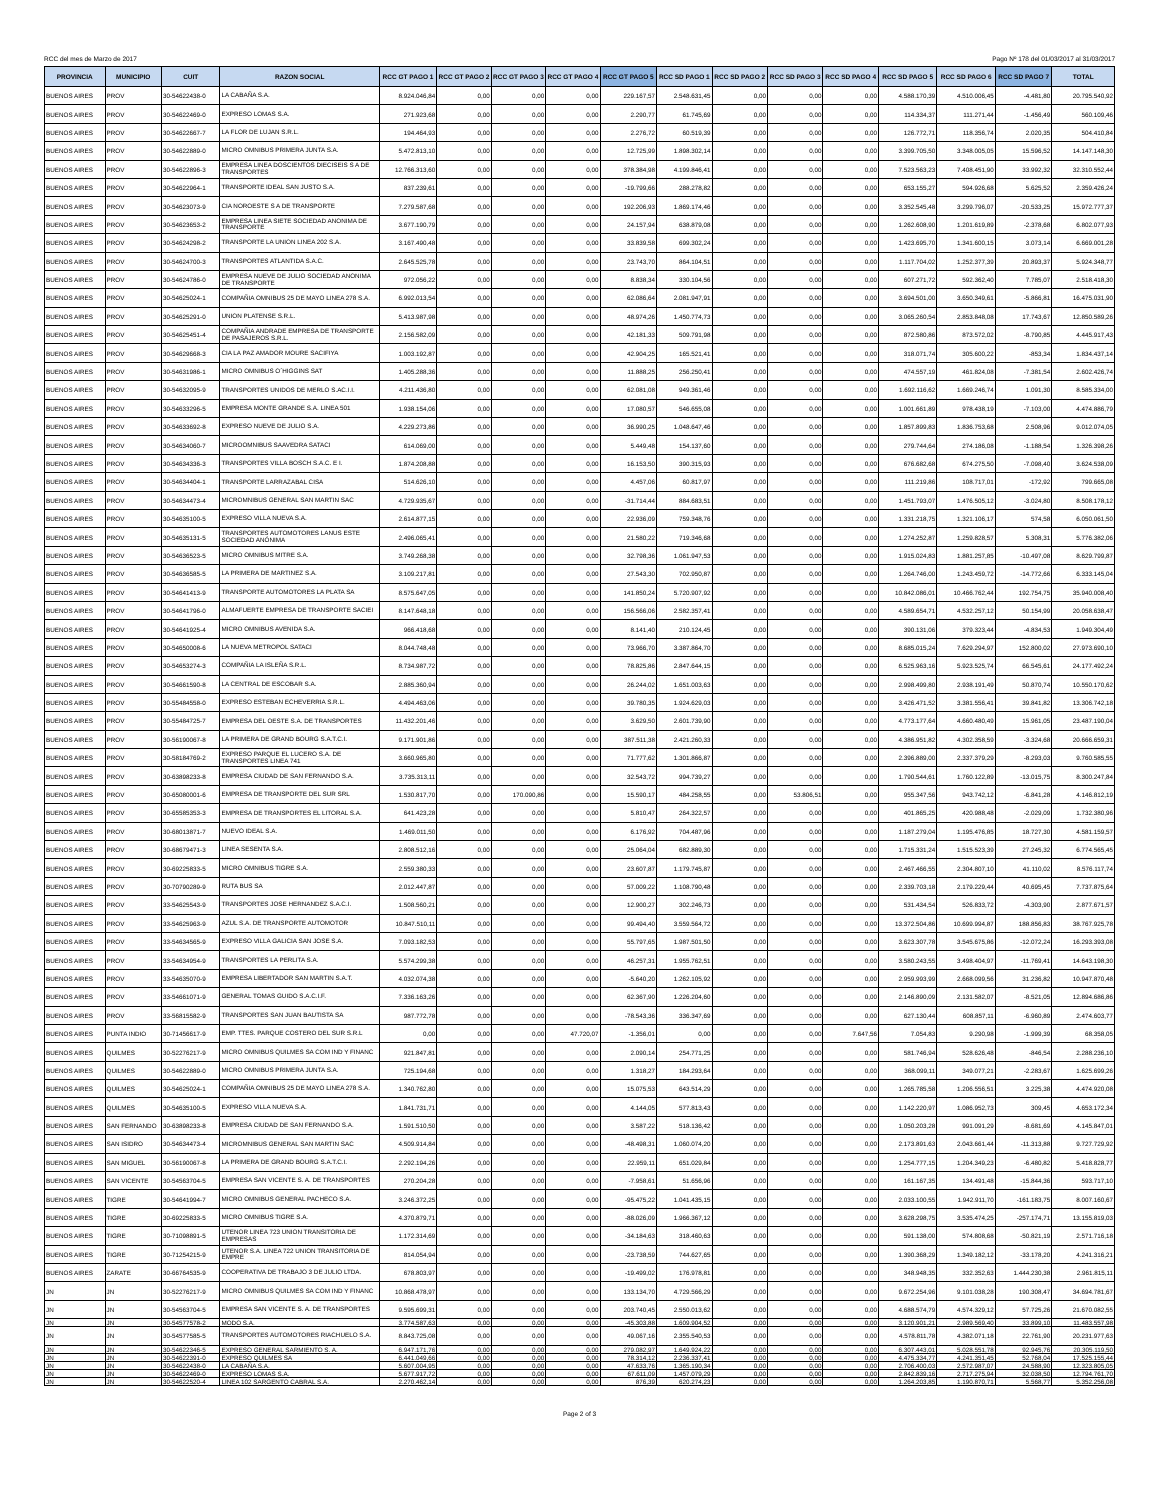RCC del mes de Marzo de 2017 Pago Nº 178 del 01/03/2017 al 31/03/2017
| PROVINCIA | MUNICIPIO | CUIT | RAZON SOCIAL | RCC GT PAGO 1 | RCC GT PAGO 2 | RCC GT PAGO 3 | RCC GT PAGO 4 | RCC GT PAGO 5 | RCC SD PAGO 1 | RCC SD PAGO 2 | RCC SD PAGO 3 | RCC SD PAGO 4 | RCC SD PAGO 5 | RCC SD PAGO 6 | RCC SD PAGO 7 | TOTAL |
| --- | --- | --- | --- | --- | --- | --- | --- | --- | --- | --- | --- | --- | --- | --- | --- | --- |
| BUENOS AIRES | PROV | 30-54622438-0 | LA CABAÑA S.A. | 8.924.046,84 | 0,00 | 0,00 | 0,00 | 229.167,57 | 2.548.631,45 | 0,00 | 0,00 | 0,00 | 4.588.170,39 | 4.510.006,45 | -4.481,80 | 20.795.540,92 |
| BUENOS AIRES | PROV | 30-54622469-0 | EXPRESO LOMAS S.A. | 271.923,68 | 0,00 | 0,00 | 0,00 | 2.290,77 | 61.745,69 | 0,00 | 0,00 | 0,00 | 114.334,37 | 111.271,44 | -1.456,49 | 560.109,46 |
| BUENOS AIRES | PROV | 30-54622667-7 | LA FLOR DE LUJAN S.R.L. | 194.464,93 | 0,00 | 0,00 | 0,00 | 2.276,72 | 60.519,39 | 0,00 | 0,00 | 0,00 | 126.772,71 | 118.356,74 | 2.020,35 | 504.410,84 |
| BUENOS AIRES | PROV | 30-54622889-0 | MICRO OMNIBUS PRIMERA JUNTA S.A. | 5.472.813,10 | 0,00 | 0,00 | 0,00 | 12.725,99 | 1.898.302,14 | 0,00 | 0,00 | 0,00 | 3.399.705,50 | 3.348.005,05 | 15.596,52 | 14.147.148,30 |
| BUENOS AIRES | PROV | 30-54622896-3 | EMPRESA LINEA DOSCIENTOS DIECISEIS S A DE TRANSPORTES | 12.766.313,60 | 0,00 | 0,00 | 0,00 | 378.384,98 | 4.199.846,41 | 0,00 | 0,00 | 0,00 | 7.523.563,23 | 7.408.451,90 | 33.992,32 | 32.310.552,44 |
| BUENOS AIRES | PROV | 30-54622964-1 | TRANSPORTE IDEAL SAN JUSTO S.A. | 837.239,61 | 0,00 | 0,00 | 0,00 | -19.799,66 | 288.278,82 | 0,00 | 0,00 | 0,00 | 653.155,27 | 594.926,68 | 5.625,52 | 2.359.426,24 |
| BUENOS AIRES | PROV | 30-54623073-9 | CIA NOROESTE S A DE TRANSPORTE | 7.279.587,68 | 0,00 | 0,00 | 0,00 | 192.206,93 | 1.869.174,46 | 0,00 | 0,00 | 0,00 | 3.352.545,48 | 3.299.796,07 | -20.533,25 | 15.972.777,37 |
| BUENOS AIRES | PROV | 30-54623653-2 | EMPRESA LINEA SIETE SOCIEDAD ANONIMA DE TRANSPORTE | 3.677.190,79 | 0,00 | 0,00 | 0,00 | 24.157,94 | 638.879,08 | 0,00 | 0,00 | 0,00 | 1.262.608,90 | 1.201.619,89 | -2.378,68 | 6.802.077,93 |
| BUENOS AIRES | PROV | 30-54624298-2 | TRANSPORTE LA UNION LINEA 202 S.A. | 3.167.490,48 | 0,00 | 0,00 | 0,00 | 33.839,58 | 699.302,24 | 0,00 | 0,00 | 0,00 | 1.423.695,70 | 1.341.600,15 | 3.073,14 | 6.669.001,28 |
| BUENOS AIRES | PROV | 30-54624700-3 | TRANSPORTES ATLANTIDA S.A.C. | 2.645.525,78 | 0,00 | 0,00 | 0,00 | 23.743,70 | 864.104,51 | 0,00 | 0,00 | 0,00 | 1.117.704,02 | 1.252.377,39 | 20.893,37 | 5.924.348,77 |
| BUENOS AIRES | PROV | 30-54624786-0 | EMPRESA NUEVE DE JULIO SOCIEDAD ANONIMA DE TRANSPORTE | 972.056,22 | 0,00 | 0,00 | 0,00 | 8.838,34 | 330.104,56 | 0,00 | 0,00 | 0,00 | 607.271,72 | 592.362,40 | 7.785,07 | 2.518.418,30 |
| BUENOS AIRES | PROV | 30-54625024-1 | COMPAÑIA OMNIBUS 25 DE MAYO LINEA 278 S.A. | 6.992.013,54 | 0,00 | 0,00 | 0,00 | 62.086,64 | 2.081.947,91 | 0,00 | 0,00 | 0,00 | 3.694.501,00 | 3.650.349,61 | -5.866,81 | 16.475.031,90 |
| BUENOS AIRES | PROV | 30-54625291-0 | UNION PLATENSE S.R.L. | 5.413.987,98 | 0,00 | 0,00 | 0,00 | 48.974,26 | 1.450.774,73 | 0,00 | 0,00 | 0,00 | 3.065.260,54 | 2.853.848,08 | 17.743,67 | 12.850.589,26 |
| BUENOS AIRES | PROV | 30-54625451-4 | COMPAÑIA ANDRADE EMPRESA DE TRANSPORTE DE PASAJEROS S.R.L. | 2.156.582,09 | 0,00 | 0,00 | 0,00 | 42.181,33 | 509.791,98 | 0,00 | 0,00 | 0,00 | 872.580,86 | 873.572,02 | -8.790,85 | 4.445.917,43 |
| BUENOS AIRES | PROV | 30-54629668-3 | CIA LA PAZ AMADOR MOURE SACIFIYA | 1.003.192,87 | 0,00 | 0,00 | 0,00 | 42.904,25 | 165.521,41 | 0,00 | 0,00 | 0,00 | 318.071,74 | 305.600,22 | -853,34 | 1.834.437,14 |
| BUENOS AIRES | PROV | 30-54631986-1 | MICRO OMNIBUS O´HIGGINS SAT | 1.405.288,36 | 0,00 | 0,00 | 0,00 | 11.888,25 | 256.250,41 | 0,00 | 0,00 | 0,00 | 474.557,19 | 461.824,08 | -7.381,54 | 2.602.426,74 |
| BUENOS AIRES | PROV | 30-54632095-9 | TRANSPORTES UNIDOS DE MERLO S.AC.I.I. | 4.211.436,80 | 0,00 | 0,00 | 0,00 | 62.081,08 | 949.361,46 | 0,00 | 0,00 | 0,00 | 1.692.116,62 | 1.669.246,74 | 1.091,30 | 8.585.334,00 |
| BUENOS AIRES | PROV | 30-54633296-5 | EMPRESA MONTE GRANDE S.A. LINEA 501 | 1.938.154,06 | 0,00 | 0,00 | 0,00 | 17.080,57 | 546.655,08 | 0,00 | 0,00 | 0,00 | 1.001.661,89 | 978.438,19 | -7.103,00 | 4.474.886,79 |
| BUENOS AIRES | PROV | 30-54633692-8 | EXPRESO NUEVE DE JULIO S.A. | 4.229.273,86 | 0,00 | 0,00 | 0,00 | 36.990,25 | 1.048.647,46 | 0,00 | 0,00 | 0,00 | 1.857.899,83 | 1.836.753,68 | 2.508,96 | 9.012.074,05 |
| BUENOS AIRES | PROV | 30-54634060-7 | MICROOMNIBUS SAAVEDRA SATACI | 614.069,00 | 0,00 | 0,00 | 0,00 | 5.449,48 | 154.137,60 | 0,00 | 0,00 | 0,00 | 279.744,64 | 274.186,08 | -1.188,54 | 1.326.398,26 |
| BUENOS AIRES | PROV | 30-54634336-3 | TRANSPORTES VILLA BOSCH S.A.C. E I. | 1.874.208,88 | 0,00 | 0,00 | 0,00 | 16.153,50 | 390.315,93 | 0,00 | 0,00 | 0,00 | 676.682,68 | 674.275,50 | -7.098,40 | 3.624.538,09 |
| BUENOS AIRES | PROV | 30-54634404-1 | TRANSPORTE LARRAZABAL CISA | 514.626,10 | 0,00 | 0,00 | 0,00 | 4.457,06 | 60.817,97 | 0,00 | 0,00 | 0,00 | 111.219,86 | 108.717,01 | -172,92 | 799.665,08 |
| BUENOS AIRES | PROV | 30-54634473-4 | MICROMNIBUS GENERAL SAN MARTIN SAC | 4.729.935,67 | 0,00 | 0,00 | 0,00 | -31.714,44 | 884.683,51 | 0,00 | 0,00 | 0,00 | 1.451.793,07 | 1.476.505,12 | -3.024,80 | 8.508.178,12 |
| BUENOS AIRES | PROV | 30-54635100-5 | EXPRESO VILLA NUEVA S.A. | 2.614.877,15 | 0,00 | 0,00 | 0,00 | 22.936,09 | 759.348,76 | 0,00 | 0,00 | 0,00 | 1.331.218,75 | 1.321.106,17 | 574,58 | 6.050.061,50 |
| BUENOS AIRES | PROV | 30-54635131-5 | TRANSPORTES AUTOMOTORES LANUS ESTE SOCIEDAD ANÓNIMA | 2.496.065,41 | 0,00 | 0,00 | 0,00 | 21.580,22 | 719.346,68 | 0,00 | 0,00 | 0,00 | 1.274.252,87 | 1.259.828,57 | 5.308,31 | 5.776.382,06 |
| BUENOS AIRES | PROV | 30-54636523-5 | MICRO OMNIBUS MITRE S.A. | 3.749.268,38 | 0,00 | 0,00 | 0,00 | 32.798,36 | 1.061.947,53 | 0,00 | 0,00 | 0,00 | 1.915.024,83 | 1.881.257,85 | -10.497,08 | 8.629.799,87 |
| BUENOS AIRES | PROV | 30-54636585-5 | LA PRIMERA DE MARTINEZ S.A. | 3.109.217,81 | 0,00 | 0,00 | 0,00 | 27.543,30 | 702.950,87 | 0,00 | 0,00 | 0,00 | 1.264.746,00 | 1.243.459,72 | -14.772,66 | 6.333.145,04 |
| BUENOS AIRES | PROV | 30-54641413-9 | TRANSPORTE AUTOMOTORES LA PLATA SA | 8.575.647,05 | 0,00 | 0,00 | 0,00 | 141.850,24 | 5.720.907,92 | 0,00 | 0,00 | 0,00 | 10.842.086,01 | 10.466.762,44 | 192.754,75 | 35.940.008,40 |
| BUENOS AIRES | PROV | 30-54641796-0 | ALMAFUERTE EMPRESA DE TRANSPORTE SACIEI | 8.147.648,18 | 0,00 | 0,00 | 0,00 | 156.566,06 | 2.582.357,41 | 0,00 | 0,00 | 0,00 | 4.589.654,71 | 4.532.257,12 | 50.154,99 | 20.058.638,47 |
| BUENOS AIRES | PROV | 30-54641925-4 | MICRO OMNIBUS AVENIDA S.A. | 966.418,68 | 0,00 | 0,00 | 0,00 | 8.141,40 | 210.124,45 | 0,00 | 0,00 | 0,00 | 390.131,06 | 379.323,44 | -4.834,53 | 1.949.304,49 |
| BUENOS AIRES | PROV | 30-54650008-6 | LA NUEVA METROPOL SATACI | 8.044.748,48 | 0,00 | 0,00 | 0,00 | 73.966,70 | 3.387.864,70 | 0,00 | 0,00 | 0,00 | 8.685.015,24 | 7.629.294,97 | 152.800,02 | 27.973.690,10 |
| BUENOS AIRES | PROV | 30-54653274-3 | COMPAÑIA LA ISLEÑA S.R.L. | 8.734.987,72 | 0,00 | 0,00 | 0,00 | 78.825,86 | 2.847.644,15 | 0,00 | 0,00 | 0,00 | 6.525.963,16 | 5.923.525,74 | 66.545,61 | 24.177.492,24 |
| BUENOS AIRES | PROV | 30-54661590-8 | LA CENTRAL DE ESCOBAR S.A. | 2.885.360,94 | 0,00 | 0,00 | 0,00 | 26.244,02 | 1.651.003,63 | 0,00 | 0,00 | 0,00 | 2.998.499,80 | 2.938.191,49 | 50.870,74 | 10.550.170,62 |
| BUENOS AIRES | PROV | 30-55484558-0 | EXPRESO ESTEBAN ECHEVERRIA S.R.L. | 4.494.463,06 | 0,00 | 0,00 | 0,00 | 39.780,35 | 1.924.629,03 | 0,00 | 0,00 | 0,00 | 3.426.471,52 | 3.381.556,41 | 39.841,82 | 13.306.742,18 |
| BUENOS AIRES | PROV | 30-55484725-7 | EMPRESA DEL OESTE S.A. DE TRANSPORTES | 11.432.201,46 | 0,00 | 0,00 | 0,00 | 3.629,50 | 2.601.739,90 | 0,00 | 0,00 | 0,00 | 4.773.177,64 | 4.660.480,49 | 15.961,05 | 23.487.190,04 |
| BUENOS AIRES | PROV | 30-56190067-8 | LA PRIMERA DE GRAND BOURG S.A.T.C.I. | 9.171.901,86 | 0,00 | 0,00 | 0,00 | 387.511,38 | 2.421.260,33 | 0,00 | 0,00 | 0,00 | 4.386.951,82 | 4.302.358,59 | -3.324,68 | 20.666.659,31 |
| BUENOS AIRES | PROV | 30-58184769-2 | EXPRESO PARQUE EL LUCERO S.A. DE TRANSPORTES LINEA 741 | 3.660.965,80 | 0,00 | 0,00 | 0,00 | 71.777,62 | 1.301.866,87 | 0,00 | 0,00 | 0,00 | 2.396.889,00 | 2.337.379,29 | -8.293,03 | 9.760.585,55 |
| BUENOS AIRES | PROV | 30-63898233-8 | EMPRESA CIUDAD DE SAN FERNANDO S.A. | 3.735.313,11 | 0,00 | 0,00 | 0,00 | 32.543,72 | 994.739,27 | 0,00 | 0,00 | 0,00 | 1.790.544,61 | 1.760.122,89 | -13.015,75 | 8.300.247,84 |
| BUENOS AIRES | PROV | 30-65080001-6 | EMPRESA DE TRANSPORTE DEL SUR SRL | 1.530.817,70 | 0,00 | 170.090,86 | 0,00 | 15.590,17 | 484.258,55 | 0,00 | 53.806,51 | 0,00 | 955.347,56 | 943.742,12 | -6.841,28 | 4.146.812,19 |
| BUENOS AIRES | PROV | 30-65585353-3 | EMPRESA DE TRANSPORTES EL LITORAL S.A. | 641.423,28 | 0,00 | 0,00 | 0,00 | 5.810,47 | 264.322,57 | 0,00 | 0,00 | 0,00 | 401.865,25 | 420.988,48 | -2.029,09 | 1.732.380,96 |
| BUENOS AIRES | PROV | 30-68013871-7 | NUEVO IDEAL S.A. | 1.469.011,50 | 0,00 | 0,00 | 0,00 | 6.176,92 | 704.487,96 | 0,00 | 0,00 | 0,00 | 1.187.279,04 | 1.195.476,85 | 18.727,30 | 4.581.159,57 |
| BUENOS AIRES | PROV | 30-68679471-3 | LINEA SESENTA S.A. | 2.808.512,16 | 0,00 | 0,00 | 0,00 | 25.064,04 | 682.889,30 | 0,00 | 0,00 | 0,00 | 1.715.331,24 | 1.515.523,39 | 27.245,32 | 6.774.565,45 |
| BUENOS AIRES | PROV | 30-69225833-5 | MICRO OMNIBUS TIGRE S.A. | 2.559.380,33 | 0,00 | 0,00 | 0,00 | 23.607,87 | 1.179.745,87 | 0,00 | 0,00 | 0,00 | 2.467.466,55 | 2.304.807,10 | 41.110,02 | 8.576.117,74 |
| BUENOS AIRES | PROV | 30-70790289-9 | RUTA BUS SA | 2.012.447,87 | 0,00 | 0,00 | 0,00 | 57.009,22 | 1.108.790,48 | 0,00 | 0,00 | 0,00 | 2.339.703,18 | 2.179.229,44 | 40.695,45 | 7.737.875,64 |
| BUENOS AIRES | PROV | 33-54625543-9 | TRANSPORTES JOSE HERNANDEZ S.A.C.I. | 1.508.560,21 | 0,00 | 0,00 | 0,00 | 12.900,27 | 302.246,73 | 0,00 | 0,00 | 0,00 | 531.434,54 | 526.833,72 | -4.303,90 | 2.877.671,57 |
| BUENOS AIRES | PROV | 33-54625963-9 | AZUL S.A. DE TRANSPORTE AUTOMOTOR | 10.847.510,11 | 0,00 | 0,00 | 0,00 | 99.494,40 | 3.559.564,72 | 0,00 | 0,00 | 0,00 | 13.372.504,86 | 10.699.994,87 | 188.856,83 | 38.767.925,78 |
| BUENOS AIRES | PROV | 33-54634565-9 | EXPRESO VILLA GALICIA SAN JOSE S.A. | 7.093.182,53 | 0,00 | 0,00 | 0,00 | 55.797,65 | 1.987.501,50 | 0,00 | 0,00 | 0,00 | 3.623.307,78 | 3.545.675,86 | -12.072,24 | 16.293.393,08 |
| BUENOS AIRES | PROV | 33-54634954-9 | TRANSPORTES LA PERLITA S.A. | 5.574.299,38 | 0,00 | 0,00 | 0,00 | 46.257,31 | 1.955.762,51 | 0,00 | 0,00 | 0,00 | 3.580.243,55 | 3.498.404,97 | -11.769,41 | 14.643.198,30 |
| BUENOS AIRES | PROV | 33-54635070-9 | EMPRESA LIBERTADOR SAN MARTIN S.A.T. | 4.032.074,38 | 0,00 | 0,00 | 0,00 | -5.640,20 | 1.262.105,92 | 0,00 | 0,00 | 0,00 | 2.959.993,99 | 2.668.099,56 | 31.236,82 | 10.947.870,48 |
| BUENOS AIRES | PROV | 33-54661071-9 | GENERAL TOMAS GUIDO S.A.C.I.F. | 7.336.163,26 | 0,00 | 0,00 | 0,00 | 62.367,90 | 1.226.204,60 | 0,00 | 0,00 | 0,00 | 2.146.890,09 | 2.131.582,07 | -8.521,05 | 12.894.686,86 |
| BUENOS AIRES | PROV | 33-56815582-9 | TRANSPORTES SAN JUAN BAUTISTA SA | 987.772,78 | 0,00 | 0,00 | 0,00 | -78.543,36 | 336.347,69 | 0,00 | 0,00 | 0,00 | 627.130,44 | 608.857,11 | -6.960,89 | 2.474.603,77 |
| BUENOS AIRES | PUNTA INDIO | 30-71456617-9 | EMP. TTES. PARQUE COSTERO DEL SUR S.R.L | 0,00 | 0,00 | 0,00 | 47.720,07 | -1.356,01 | 0,00 | 0,00 | 0,00 | 7.647,56 | 7.054,83 | 9.290,98 | -1.999,39 | 68.358,05 |
| BUENOS AIRES | QUILMES | 30-52276217-9 | MICRO OMNIBUS QUILMES SA COM IND Y FINANC | 921.847,81 | 0,00 | 0,00 | 0,00 | 2.090,14 | 254.771,25 | 0,00 | 0,00 | 0,00 | 581.746,94 | 528.626,48 | -846,54 | 2.288.236,10 |
| BUENOS AIRES | QUILMES | 30-54622889-0 | MICRO OMNIBUS PRIMERA JUNTA S.A. | 725.194,68 | 0,00 | 0,00 | 0,00 | 1.318,27 | 184.293,64 | 0,00 | 0,00 | 0,00 | 368.099,11 | 349.077,21 | -2.283,67 | 1.625.699,26 |
| BUENOS AIRES | QUILMES | 30-54625024-1 | COMPAÑIA OMNIBUS 25 DE MAYO LINEA 278 S.A. | 1.340.762,80 | 0,00 | 0,00 | 0,00 | 15.075,53 | 643.514,29 | 0,00 | 0,00 | 0,00 | 1.265.785,58 | 1.206.556,51 | 3.225,38 | 4.474.920,08 |
| BUENOS AIRES | QUILMES | 30-54635100-5 | EXPRESO VILLA NUEVA S.A. | 1.841.731,71 | 0,00 | 0,00 | 0,00 | 4.144,05 | 577.813,43 | 0,00 | 0,00 | 0,00 | 1.142.220,97 | 1.086.952,73 | 309,45 | 4.653.172,34 |
| BUENOS AIRES | SAN FERNANDO | 30-63898233-8 | EMPRESA CIUDAD DE SAN FERNANDO S.A. | 1.591.510,50 | 0,00 | 0,00 | 0,00 | 3.587,22 | 518.136,42 | 0,00 | 0,00 | 0,00 | 1.050.203,28 | 991.091,29 | -8.681,69 | 4.145.847,01 |
| BUENOS AIRES | SAN ISIDRO | 30-54634473-4 | MICROMNIBUS GENERAL SAN MARTIN SAC | 4.509.914,84 | 0,00 | 0,00 | 0,00 | -48.498,31 | 1.060.074,20 | 0,00 | 0,00 | 0,00 | 2.173.891,63 | 2.043.661,44 | -11.313,88 | 9.727.729,92 |
| BUENOS AIRES | SAN MIGUEL | 30-56190067-8 | LA PRIMERA DE GRAND BOURG S.A.T.C.I. | 2.292.194,26 | 0,00 | 0,00 | 0,00 | 22.959,11 | 651.029,84 | 0,00 | 0,00 | 0,00 | 1.254.777,15 | 1.204.349,23 | -6.480,82 | 5.418.828,77 |
| BUENOS AIRES | SAN VICENTE | 30-54563704-5 | EMPRESA SAN VICENTE S. A. DE TRANSPORTES | 270.204,28 | 0,00 | 0,00 | 0,00 | -7.958,61 | 51.656,96 | 0,00 | 0,00 | 0,00 | 161.167,35 | 134.491,48 | -15.844,36 | 593.717,10 |
| BUENOS AIRES | TIGRE | 30-54641994-7 | MICRO OMNIBUS GENERAL PACHECO S.A. | 3.246.372,25 | 0,00 | 0,00 | 0,00 | -95.475,22 | 1.041.435,15 | 0,00 | 0,00 | 0,00 | 2.033.100,55 | 1.942.911,70 | -161.183,75 | 8.007.160,67 |
| BUENOS AIRES | TIGRE | 30-69225833-5 | MICRO OMNIBUS TIGRE S.A. | 4.370.879,71 | 0,00 | 0,00 | 0,00 | -88.026,09 | 1.966.367,12 | 0,00 | 0,00 | 0,00 | 3.628.298,75 | 3.535.474,25 | -257.174,71 | 13.155.819,03 |
| BUENOS AIRES | TIGRE | 30-71098891-5 | UTENOR LINEA 723 UNION TRANSITORIA DE EMPRESAS | 1.172.314,69 | 0,00 | 0,00 | 0,00 | -34.184,63 | 318.460,63 | 0,00 | 0,00 | 0,00 | 591.138,00 | 574.808,68 | -50.821,19 | 2.571.716,18 |
| BUENOS AIRES | TIGRE | 30-71254215-9 | UTENOR S.A. LINEA 722 UNION TRANSITORIA DE EMPRE | 814.054,94 | 0,00 | 0,00 | 0,00 | -23.738,59 | 744.627,65 | 0,00 | 0,00 | 0,00 | 1.390.368,29 | 1.349.182,12 | -33.178,20 | 4.241.316,21 |
| BUENOS AIRES | ZARATE | 30-66764535-9 | COOPERATIVA DE TRABAJO 3 DE JULIO LTDA. | 678.803,97 | 0,00 | 0,00 | 0,00 | -19.499,02 | 176.978,81 | 0,00 | 0,00 | 0,00 | 348.948,35 | 332.352,63 | 1.444.230,38 | 2.961.815,11 |
| JN | JN | 30-52276217-9 | MICRO OMNIBUS QUILMES SA COM IND Y FINANC | 10.868.478,97 | 0,00 | 0,00 | 0,00 | 133.134,70 | 4.729.566,29 | 0,00 | 0,00 | 0,00 | 9.672.254,96 | 9.101.038,28 | 190.308,47 | 34.694.781,67 |
| JN | JN | 30-54563704-5 | EMPRESA SAN VICENTE S. A. DE TRANSPORTES | 9.595.699,31 | 0,00 | 0,00 | 0,00 | 203.740,45 | 2.550.013,62 | 0,00 | 0,00 | 0,00 | 4.688.574,79 | 4.574.329,12 | 57.725,26 | 21.670.082,55 |
| JN | JN | 30-54577578-2 | MODO S.A. | 3.774.587,63 | 0,00 | 0,00 | 0,00 | -45.303,88 | 1.609.904,52 | 0,00 | 0,00 | 0,00 | 3.120.901,21 | 2.989.569,40 | 33.899,10 | 11.483.557,98 |
| JN | JN | 30-54577585-5 | TRANSPORTES AUTOMOTORES RIACHUELO S.A. | 8.843.725,08 | 0,00 | 0,00 | 0,00 | 49.067,16 | 2.355.540,53 | 0,00 | 0,00 | 0,00 | 4.578.811,78 | 4.382.071,18 | 22.761,90 | 20.231.977,63 |
| JN | JN | 30-54622346-5 | EXPRESO GENERAL SARMIENTO S. A. | 6.947.171,76 | 0,00 | 0,00 | 0,00 | 279.082,97 | 1.649.924,22 | 0,00 | 0,00 | 0,00 | 6.307.443,01 | 5.028.551,78 | 92.945,76 | 20.305.119,50 |
| JN | JN | 30-54622391-0 | EXPRESO QUILMES SA | 6.441.049,66 | 0,00 | 0,00 | 0,00 | 78.314,12 | 2.236.337,41 | 0,00 | 0,00 | 0,00 | 4.475.334,77 | 4.241.351,45 | 52.768,04 | 17.525.155,44 |
| JN | JN | 30-54622438-0 | LA CABAÑA S.A. | 5.607.004,95 | 0,00 | 0,00 | 0,00 | 47.633,76 | 1.365.190,34 | 0,00 | 0,00 | 0,00 | 2.706.400,03 | 2.572.987,07 | 24.588,90 | 12.323.805,05 |
| JN | JN | 30-54622469-0 | EXPRESO LOMAS S.A. | 5.677.917,72 | 0,00 | 0,00 | 0,00 | 67.611,09 | 1.457.079,29 | 0,00 | 0,00 | 0,00 | 2.842.839,16 | 2.717.275,94 | 32.038,50 | 12.794.761,70 |
| JN | JN | 30-54622520-4 | LINEA 102 SARGENTO CABRAL S.A. | 2.270.462,14 | 0,00 | 0,00 | 0,00 | 876,39 | 620.274,23 | 0,00 | 0,00 | 0,00 | 1.264.203,85 | 1.190.870,71 | 5.568,77 | 5.352.256,08 |
Page 2 of 3